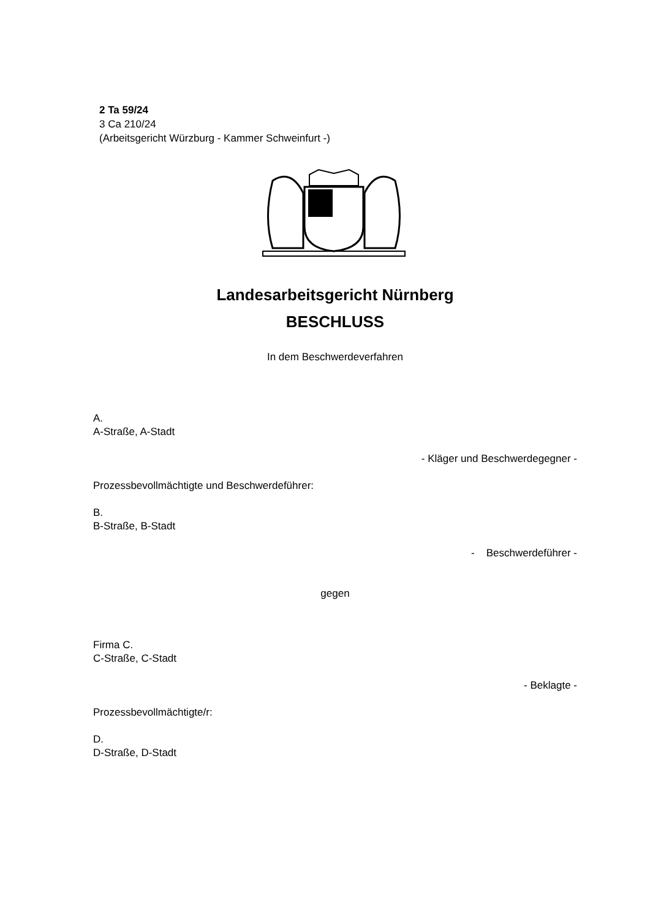2 Ta 59/24
3 Ca 210/24
(Arbeitsgericht Würzburg - Kammer Schweinfurt -)
Landesarbeitsgericht Nürnberg
BESCHLUSS
In dem Beschwerdeverfahren
A.
A-Straße, A-Stadt
- Kläger und Beschwerdegegner -
Prozessbevollmächtigte und Beschwerdeführer:
B.
B-Straße, B-Stadt
- Beschwerdeführer -
gegen
Firma C.
C-Straße, C-Stadt
- Beklagte -
Prozessbevollmächtigte/r:
D.
D-Straße, D-Stadt